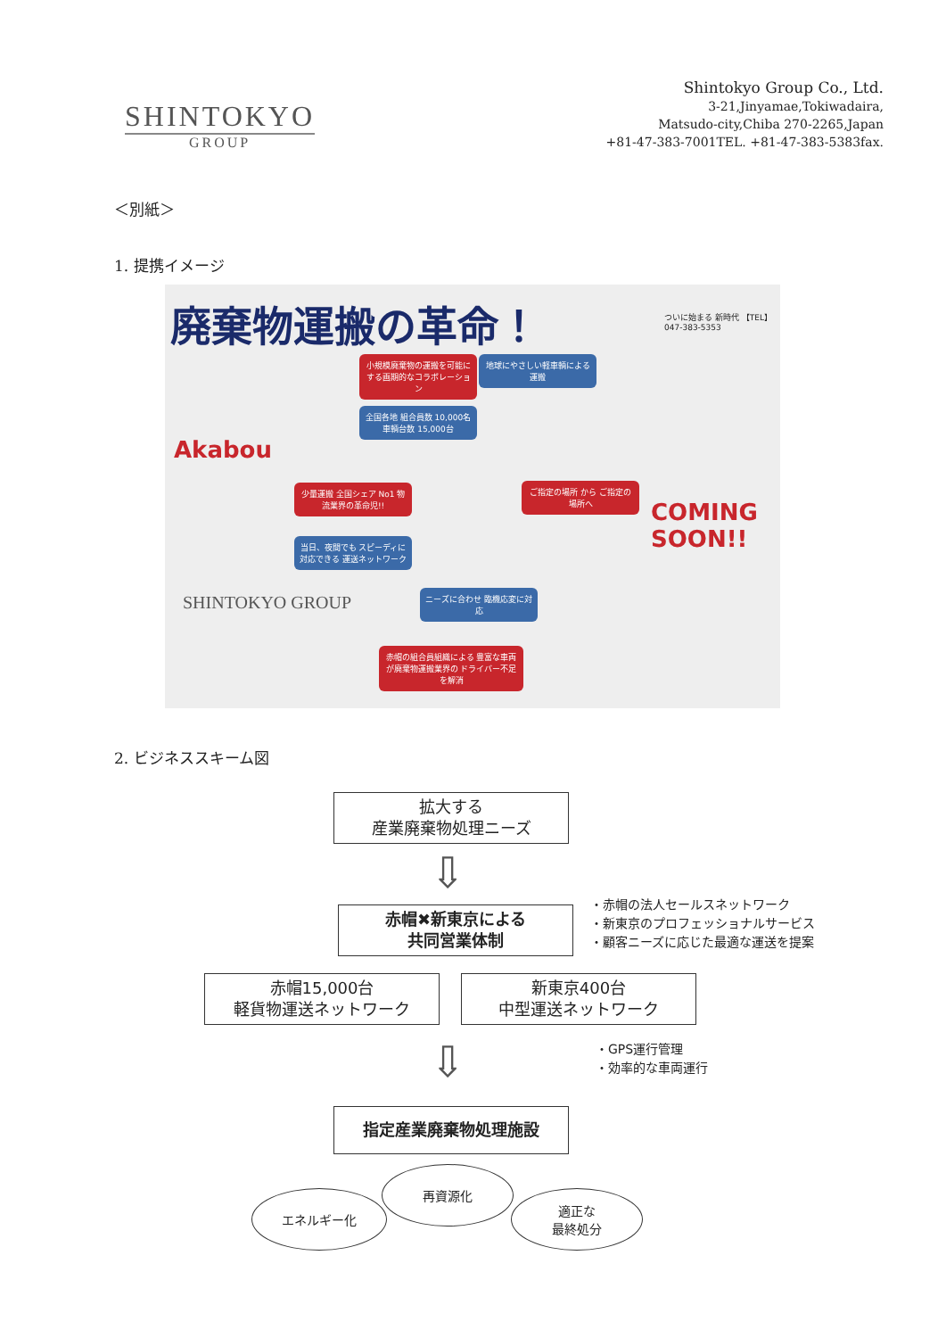SHINTOKYO
GROUP
Shintokyo Group Co., Ltd.
3-21,Jinyamae,Tokiwadaira,
Matsudo-city,Chiba 270-2265,Japan
+81-47-383-7001TEL. +81-47-383-5383fax.
＜別紙＞
1. 提携イメージ
廃棄物運搬の革命！
小規模廃棄物の運搬を可能にする画期的なコラボレーション
地球にやさしい軽車輌による運搬
全国各地 組合員数 10,000名 車輌台数 15,000台
少量運搬 全国シェア No1 物流業界の革命児!!
当日、夜間でも スピーディに対応できる 運送ネットワーク
ご指定の場所 から ご指定の場所へ
ニーズに合わせ 臨機応変に対応
赤帽の組合員組織による 豊富な車両が廃棄物運搬業界の ドライバー不足を解消
ついに始まる 新時代 【TEL】047-383-5353
Akabou
SHINTOKYO GROUP
COMING SOON!!
2. ビジネススキーム図
拡大する
産業廃棄物処理ニーズ
⇩
赤帽✖新東京による
共同営業体制
・赤帽の法人セールスネットワーク
・新東京のプロフェッショナルサービス
・顧客ニーズに応じた最適な運送を提案
赤帽15,000台
軽貨物運送ネットワーク
新東京400台
中型運送ネットワーク
⇩
・GPS運行管理
・効率的な車両運行
指定産業廃棄物処理施設
再資源化
エネルギー化
適正な
最終処分